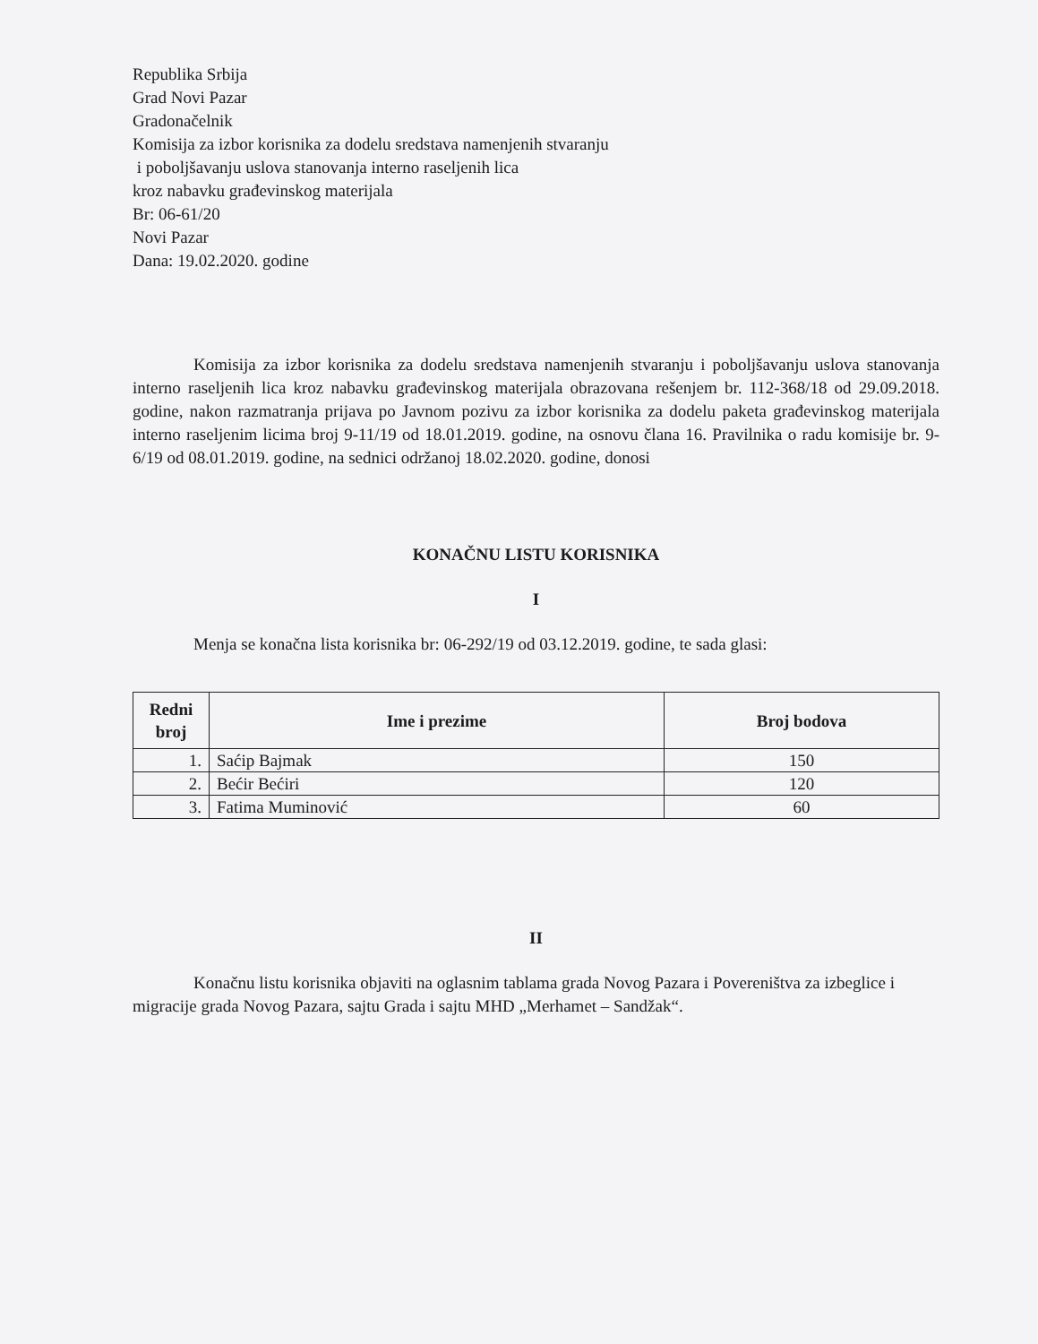Republika Srbija
Grad Novi Pazar
Gradonačelnik
Komisija za izbor korisnika za dodelu sredstava namenjenih stvaranju
i poboljšavanju uslova stanovanja interno raseljenih lica
kroz nabavku građevinskog materijala
Br: 06-61/20
Novi Pazar
Dana: 19.02.2020. godine
Komisija za izbor korisnika za dodelu sredstava namenjenih stvaranju i poboljšavanju uslova stanovanja interno raseljenih lica kroz nabavku građevinskog materijala obrazovana rešenjem br. 112-368/18 od 29.09.2018. godine, nakon razmatranja prijava po Javnom pozivu za izbor korisnika za dodelu paketa građevinskog materijala interno raseljenim licima broj 9-11/19 od 18.01.2019. godine, na osnovu člana 16. Pravilnika o radu komisije br. 9-6/19 od 08.01.2019. godine, na sednici održanoj 18.02.2020. godine, donosi
KONAČNU LISTU KORISNIKA
I
Menja se konačna lista korisnika br: 06-292/19 od 03.12.2019. godine, te sada glasi:
| Redni broj | Ime i prezime | Broj bodova |
| --- | --- | --- |
| 1. | Saćip Bajmak | 150 |
| 2. | Bećir Bećiri | 120 |
| 3. | Fatima Muminović | 60 |
II
Konačnu listu korisnika objaviti na oglasnim tablama grada Novog Pazara i Povereništva za izbeglice i migracije grada Novog Pazara, sajtu Grada i sajtu MHD „Merhamet – Sandžak“.